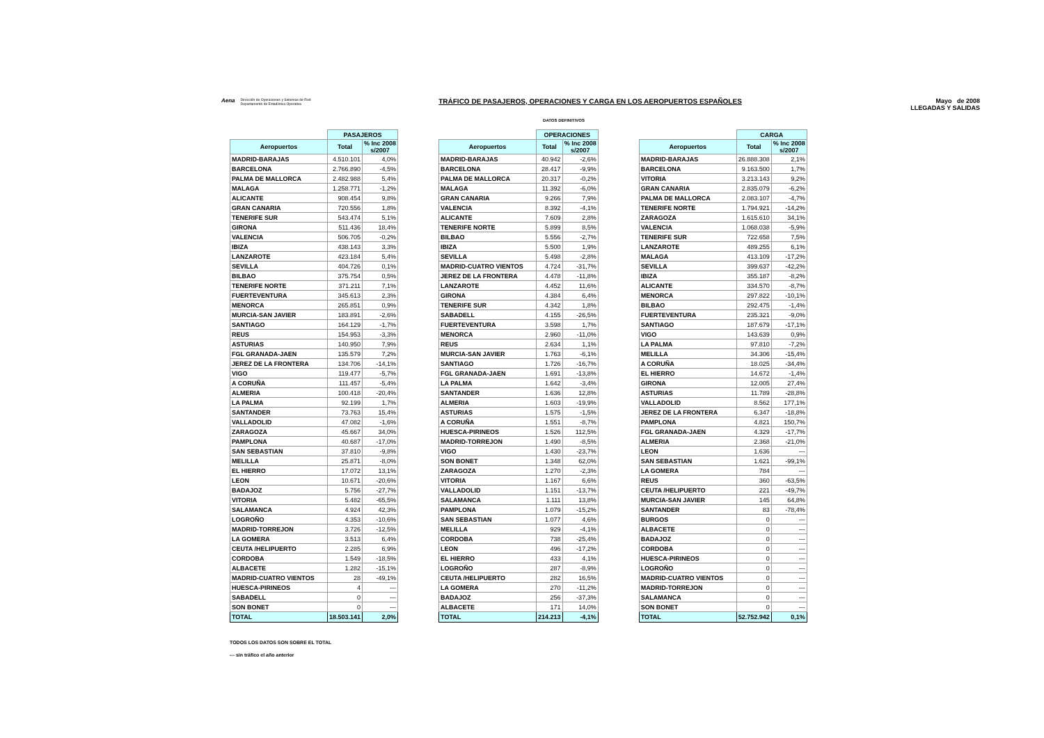Aena
Dirección de Operaciones y Sistemas de Red
Departamento de Estadística Operativa
TRÁFICO DE PASAJEROS, OPERACIONES Y CARGA EN LOS AEROPUERTOS ESPAÑOLES Mayo de 2008
LLEGADAS Y SALIDAS
DATOS DEFINITIVOS
| | PASAJEROS | |
| --- | --- | --- |
| Aeropuertos | Total | % Inc 2008 s/2007 |
| MADRID-BARAJAS | 4.510.101 | 4,0% |
| BARCELONA | 2.766.890 | -4,5% |
| PALMA DE MALLORCA | 2.482.988 | 5,4% |
| MALAGA | 1.258.771 | -1,2% |
| ALICANTE | 908.454 | 9,8% |
| GRAN CANARIA | 720.556 | 1,8% |
| TENERIFE SUR | 543.474 | 5,1% |
| GIRONA | 511.436 | 18,4% |
| VALENCIA | 506.705 | -0,2% |
| IBIZA | 438.143 | 3,3% |
| LANZAROTE | 423.184 | 5,4% |
| SEVILLA | 404.726 | 0,1% |
| BILBAO | 375.754 | 0,5% |
| TENERIFE NORTE | 371.211 | 7,1% |
| FUERTEVENTURA | 345.613 | 2,3% |
| MENORCA | 265.851 | 0,9% |
| MURCIA-SAN JAVIER | 183.891 | -2,6% |
| SANTIAGO | 164.129 | -1,7% |
| REUS | 154.953 | -3,3% |
| ASTURIAS | 140.950 | 7,9% |
| FGL GRANADA-JAEN | 135.579 | 7,2% |
| JEREZ DE LA FRONTERA | 134.706 | -14,1% |
| VIGO | 119.477 | -5,7% |
| A CORUÑA | 111.457 | -5,4% |
| ALMERIA | 100.418 | -20,4% |
| LA PALMA | 92.199 | 1,7% |
| SANTANDER | 73.763 | 15,4% |
| VALLADOLID | 47.082 | -1,6% |
| ZARAGOZA | 45.667 | 34,0% |
| PAMPLONA | 40.687 | -17,0% |
| SAN SEBASTIAN | 37.810 | -9,8% |
| MELILLA | 25.871 | -8,0% |
| EL HIERRO | 17.072 | 13,1% |
| LEON | 10.671 | -20,6% |
| BADAJOZ | 5.756 | -27,7% |
| VITORIA | 5.482 | -65,5% |
| SALAMANCA | 4.924 | 42,3% |
| LOGROÑO | 4.353 | -10,6% |
| MADRID-TORREJON | 3.726 | -12,5% |
| LA GOMERA | 3.513 | 6,4% |
| CEUTA /HELIPUERTO | 2.285 | 6,9% |
| CORDOBA | 1.549 | -18,5% |
| ALBACETE | 1.282 | -15,1% |
| MADRID-CUATRO VIENTOS | 28 | -49,1% |
| HUESCA-PIRINEOS | 4 | --- |
| SABADELL | 0 | --- |
| SON BONET | 0 | --- |
| TOTAL | 18.503.141 | 2,0% |
| | OPERACIONES | |
| --- | --- | --- |
| Aeropuertos | Total | % Inc 2008 s/2007 |
| MADRID-BARAJAS | 40.942 | -2,6% |
| BARCELONA | 28.417 | -9,9% |
| PALMA DE MALLORCA | 20.317 | -0,2% |
| MALAGA | 11.392 | -6,0% |
| GRAN CANARIA | 9.266 | 7,9% |
| VALENCIA | 8.392 | -4,1% |
| ALICANTE | 7.609 | 2,8% |
| TENERIFE NORTE | 5.899 | 8,5% |
| BILBAO | 5.556 | -2,7% |
| IBIZA | 5.500 | 1,9% |
| SEVILLA | 5.498 | -2,8% |
| MADRID-CUATRO VIENTOS | 4.724 | -31,7% |
| JEREZ DE LA FRONTERA | 4.478 | -11,8% |
| LANZAROTE | 4.452 | 11,6% |
| GIRONA | 4.384 | 6,4% |
| TENERIFE SUR | 4.342 | 1,8% |
| SABADELL | 4.155 | -26,5% |
| FUERTEVENTURA | 3.598 | 1,7% |
| MENORCA | 2.960 | -11,0% |
| REUS | 2.634 | 1,1% |
| MURCIA-SAN JAVIER | 1.763 | -6,1% |
| SANTIAGO | 1.726 | -16,7% |
| FGL GRANADA-JAEN | 1.691 | -13,8% |
| LA PALMA | 1.642 | -3,4% |
| SANTANDER | 1.636 | 12,8% |
| ALMERIA | 1.603 | -19,9% |
| ASTURIAS | 1.575 | -1,5% |
| A CORUÑA | 1.551 | -8,7% |
| HUESCA-PIRINEOS | 1.526 | 112,5% |
| MADRID-TORREJON | 1.490 | -8,5% |
| VIGO | 1.430 | -23,7% |
| SON BONET | 1.348 | 62,0% |
| ZARAGOZA | 1.270 | -2,3% |
| VITORIA | 1.167 | 6,6% |
| VALLADOLID | 1.151 | -13,7% |
| SALAMANCA | 1.111 | 13,8% |
| PAMPLONA | 1.079 | -15,2% |
| SAN SEBASTIAN | 1.077 | 4,6% |
| MELILLA | 929 | -4,1% |
| CORDOBA | 738 | -25,4% |
| LEON | 496 | -17,2% |
| EL HIERRO | 433 | 4,1% |
| LOGROÑO | 287 | -8,9% |
| CEUTA /HELIPUERTO | 282 | 16,5% |
| LA GOMERA | 270 | -11,2% |
| BADAJOZ | 256 | -37,3% |
| ALBACETE | 171 | 14,0% |
| TOTAL | 214.213 | -4,1% |
| | CARGA | |
| --- | --- | --- |
| Aeropuertos | Total | % Inc 2008 s/2007 |
| MADRID-BARAJAS | 26.888.308 | 2,1% |
| BARCELONA | 9.163.500 | 1,7% |
| VITORIA | 3.213.143 | 9,2% |
| GRAN CANARIA | 2.835.079 | -6,2% |
| PALMA DE MALLORCA | 2.083.107 | -4,7% |
| TENERIFE NORTE | 1.794.921 | -14,2% |
| ZARAGOZA | 1.615.610 | 34,1% |
| VALENCIA | 1.068.038 | -5,9% |
| TENERIFE SUR | 722.658 | 7,5% |
| LANZAROTE | 489.255 | 6,1% |
| MALAGA | 413.109 | -17,2% |
| SEVILLA | 399.637 | -42,2% |
| IBIZA | 355.187 | -8,2% |
| ALICANTE | 334.570 | -8,7% |
| MENORCA | 297.822 | -10,1% |
| BILBAO | 292.475 | -1,4% |
| FUERTEVENTURA | 235.321 | -9,0% |
| SANTIAGO | 187.679 | -17,1% |
| VIGO | 143.639 | 0,9% |
| LA PALMA | 97.810 | -7,2% |
| MELILLA | 34.306 | -15,4% |
| A CORUÑA | 18.025 | -34,4% |
| EL HIERRO | 14.672 | -1,4% |
| GIRONA | 12.005 | 27,4% |
| ASTURIAS | 11.789 | -28,8% |
| VALLADOLID | 8.562 | 177,1% |
| JEREZ DE LA FRONTERA | 6.347 | -18,8% |
| PAMPLONA | 4.821 | 150,7% |
| FGL GRANADA-JAEN | 4.329 | -17,7% |
| ALMERIA | 2.368 | -21,0% |
| LEON | 1.636 | --- |
| SAN SEBASTIAN | 1.621 | -99,1% |
| LA GOMERA | 784 | --- |
| REUS | 360 | -63,5% |
| CEUTA /HELIPUERTO | 221 | -49,7% |
| MURCIA-SAN JAVIER | 145 | 64,8% |
| SANTANDER | 83 | -78,4% |
| BURGOS | 0 | --- |
| ALBACETE | 0 | --- |
| BADAJOZ | 0 | --- |
| CORDOBA | 0 | --- |
| HUESCA-PIRINEOS | 0 | --- |
| LOGROÑO | 0 | --- |
| MADRID-CUATRO VIENTOS | 0 | --- |
| MADRID-TORREJON | 0 | --- |
| SALAMANCA | 0 | --- |
| SON BONET | 0 | --- |
| TOTAL | 52.752.942 | 0,1% |
TODOS LOS DATOS SON SOBRE EL TOTAL
--- sin tráfico el año anterior